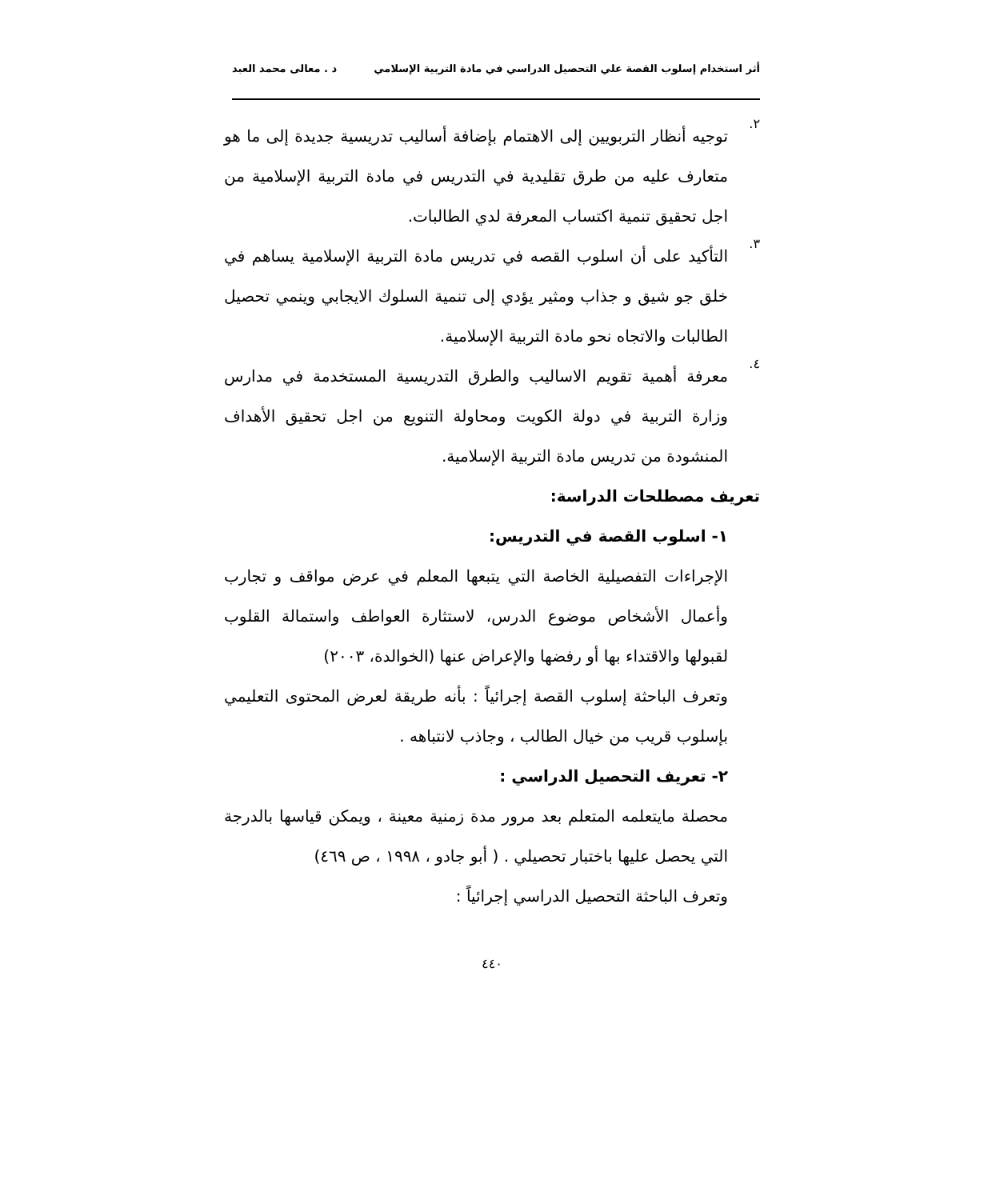أثر استخدام إسلوب القصة علي التحصيل الدراسي في مادة التربية الإسلامي د . معالى محمد العبد
٢.
توجيه أنظار التربويين إلى الاهتمام بإضافة أساليب تدريسية جديدة إلى ما هو متعارف عليه من طرق تقليدية في التدريس في مادة التربية الإسلامية من اجل تحقيق تنمية اكتساب المعرفة لدي الطالبات.
٣.
التأكيد على أن اسلوب القصه في تدريس مادة التربية الإسلامية يساهم في خلق جو شيق و جذاب ومثير يؤدي إلى تنمية السلوك الايجابي وينمي تحصيل الطالبات والاتجاه نحو مادة التربية الإسلامية.
٤.
معرفة أهمية تقويم الاساليب والطرق التدريسية المستخدمة في مدارس وزارة التربية في دولة الكويت ومحاولة التنويع من اجل تحقيق الأهداف المنشودة من تدريس مادة التربية الإسلامية.
تعريف مصطلحات الدراسة:
١- اسلوب القصة في التدريس:
الإجراءات التفصيلية الخاصة التي يتبعها المعلم في عرض مواقف و تجارب وأعمال الأشخاص موضوع الدرس، لاستثارة العواطف واستمالة القلوب لقبولها والاقتداء بها أو رفضها والإعراض عنها (الخوالدة، ٢٠٠٣)
وتعرف الباحثة إسلوب القصة إجرائياً : بأنه طريقة لعرض المحتوى التعليمي بإسلوب قريب من خيال الطالب ، وجاذب لانتباهه .
٢- تعريف التحصيل الدراسي :
محصلة مايتعلمه المتعلم بعد مرور مدة زمنية معينة ، ويمكن قياسها بالدرجة التي يحصل عليها باختبار تحصيلي . ( أبو جادو ، ١٩٩٨ ، ص ٤٦٩)
وتعرف الباحثة التحصيل الدراسي إجرائياً :
٤٤٠